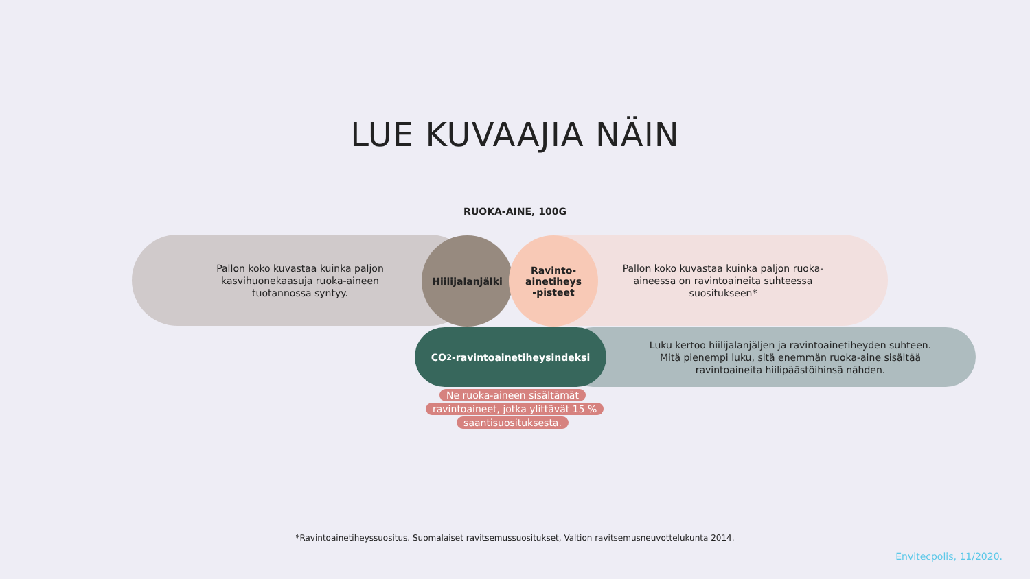LUE KUVAAJIA NÄIN
RUOKA-AINE, 100G
Pallon koko kuvastaa kuinka paljon kasvihuonekaasuja ruoka-aineen tuotannossa syntyy.
Pallon koko kuvastaa kuinka paljon ruoka-aineessa on ravintoaineita suhteessa suositukseen*
Hiilijalanjälki
Ravinto-
ainetiheys
-pisteet
Luku kertoo hiilijalanjäljen ja ravintoainetiheyden suhteen.
Mitä pienempi luku, sitä enemmän ruoka-aine sisältää ravintoaineita hiilipäästöihinsä nähden.
CO<sub>2</sub>-ravintoainetiheysindeksi
Ne ruoka-aineen sisältämät ravintoaineet, jotka ylittävät 15 % saantisuosituksesta.
*Ravintoainetiheyssuositus. Suomalaiset ravitsemussuositukset, Valtion ravitsemusneuvottelukunta 2014.
Envitecpolis, 11/2020.